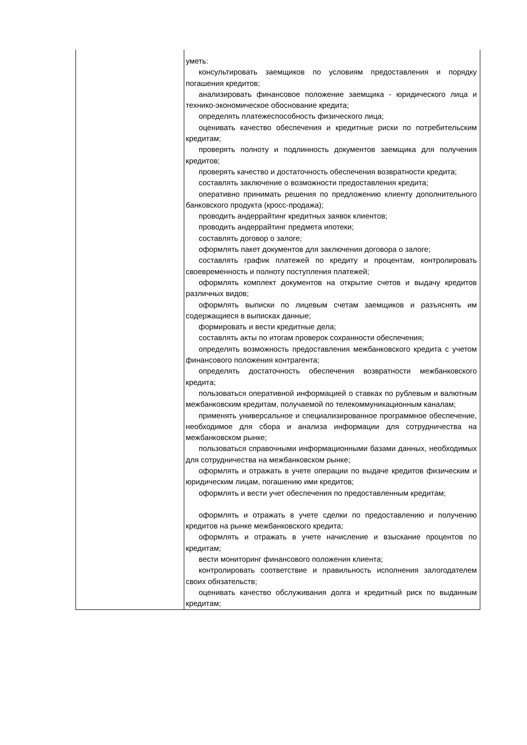| | уметь: консультировать заемщиков по условиям предоставления и порядку погашения кредитов; анализировать финансовое положение заемщика - юридического лица и технико-экономическое обоснование кредита; определять платежеспособность физического лица; оценивать качество обеспечения и кредитные риски по потребительским кредитам; проверять полноту и подлинность документов заемщика для получения кредитов; проверять качество и достаточность обеспечения возвратности кредита; составлять заключение о возможности предоставления кредита; оперативно принимать решения по предложению клиенту дополнительного банковского продукта (кросс-продажа); проводить андеррайтинг кредитных заявок клиентов; проводить андеррайтинг предмета ипотеки; составлять договор о залоге; оформлять пакет документов для заключения договора о залоге; составлять график платежей по кредиту и процентам, контролировать своевременность и полноту поступления платежей; оформлять комплект документов на открытие счетов и выдачу кредитов различных видов; оформлять выписки по лицевым счетам заемщиков и разъяснять им содержащиеся в выписках данные; формировать и вести кредитные дела; составлять акты по итогам проверок сохранности обеспечения; определять возможность предоставления межбанковского кредита с учетом финансового положения контрагента; определять достаточность обеспечения возвратности межбанковского кредита; пользоваться оперативной информацией о ставках по рублевым и валютным межбанковским кредитам, получаемой по телекоммуникационным каналам; применять универсальное и специализированное программное обеспечение, необходимое для сбора и анализа информации для сотрудничества на межбанковском рынке; пользоваться справочными информационными базами данных, необходимых для сотрудничества на межбанковском рынке; оформлять и отражать в учете операции по выдаче кредитов физическим и юридическим лицам, погашению ими кредитов; оформлять и вести учет обеспечения по предоставленным кредитам; оформлять и отражать в учете сделки по предоставлению и получению кредитов на рынке межбанковского кредита; оформлять и отражать в учете начисление и взыскание процентов по кредитам; вести мониторинг финансового положения клиента; контролировать соответствие и правильность исполнения залогодателем своих обязательств; оценивать качество обслуживания долга и кредитный риск по выданным кредитам; |